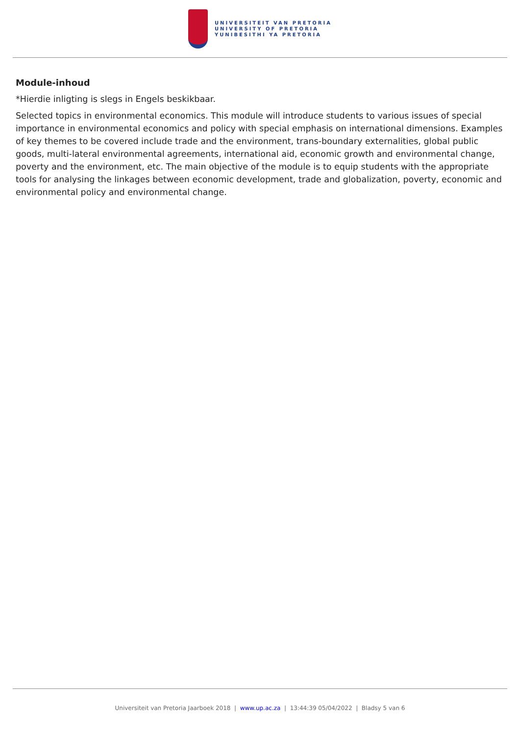UNIVERSITEIT VAN PRETORIA
UNIVERSITY OF PRETORIA
YUNIBESITHI YA PRETORIA
Module-inhoud
*Hierdie inligting is slegs in Engels beskikbaar.
Selected topics in environmental economics. This module will introduce students to various issues of special importance in environmental economics and policy with special emphasis on international dimensions. Examples of key themes to be covered include trade and the environment, trans-boundary externalities, global public goods, multi-lateral environmental agreements, international aid, economic growth and environmental change, poverty and the environment, etc. The main objective of the module is to equip students with the appropriate tools for analysing the linkages between economic development, trade and globalization, poverty, economic and environmental policy and environmental change.
Universiteit van Pretoria Jaarboek 2018 | www.up.ac.za | 13:44:39 05/04/2022 | Bladsy 5 van 6